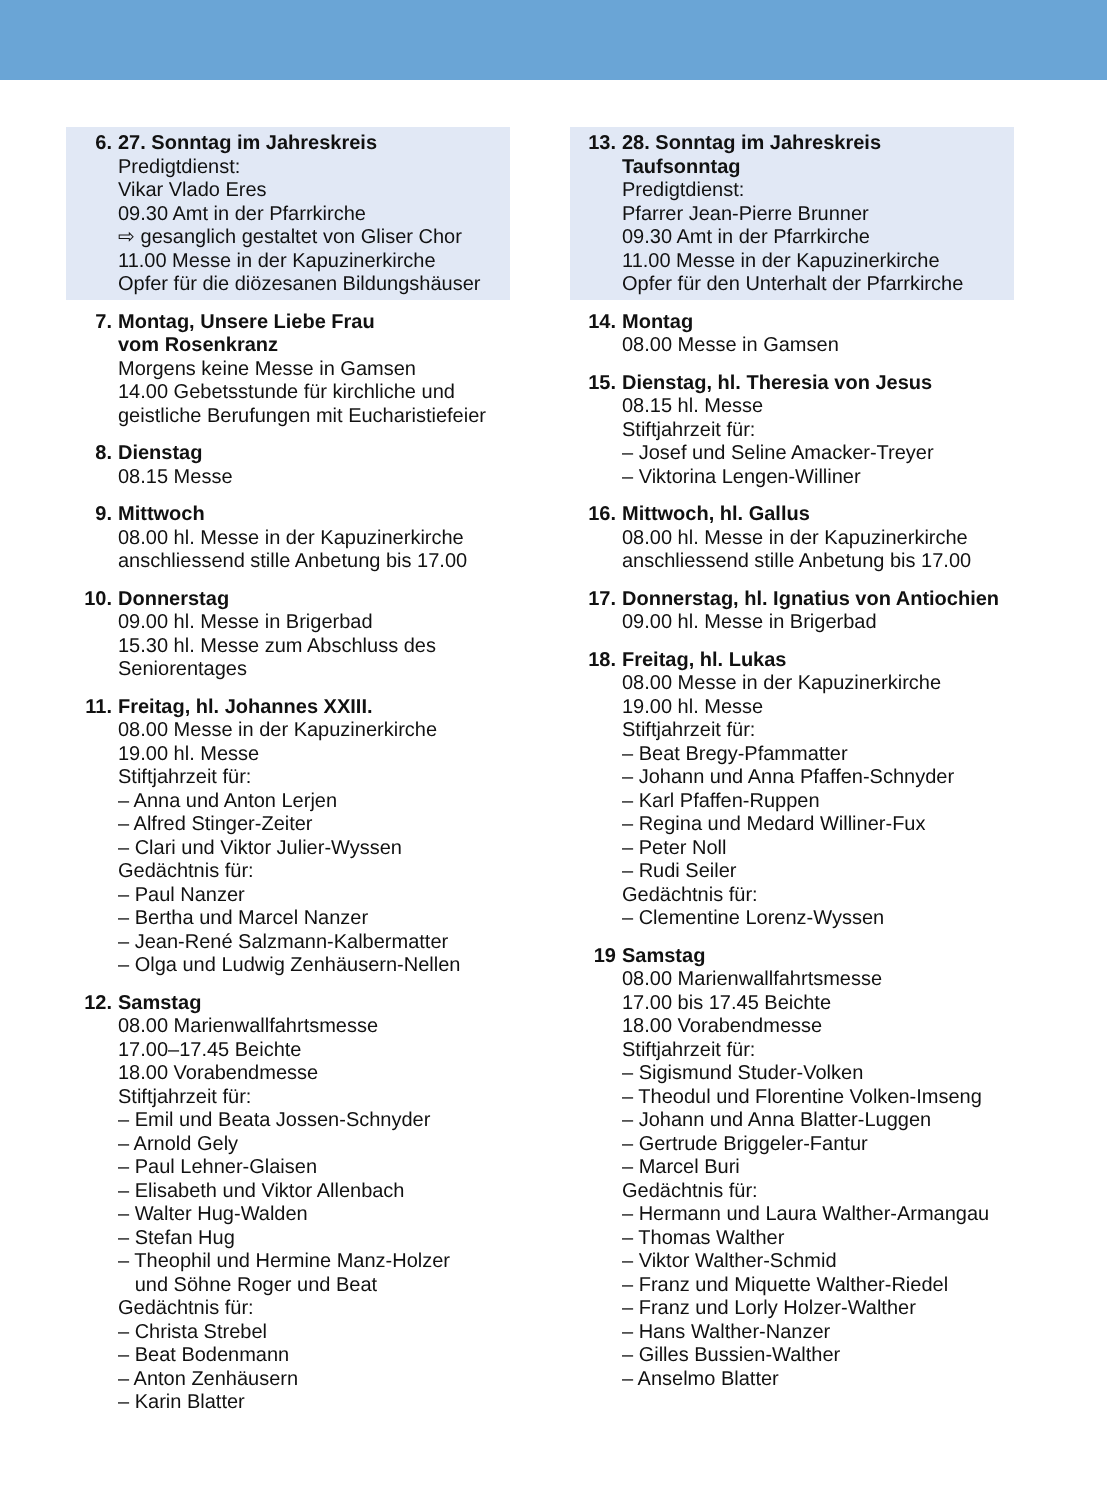6. 27. Sonntag im Jahreskreis
Predigtdienst:
Vikar Vlado Eres
09.30 Amt in der Pfarrkirche
⇨ gesanglich gestaltet von Gliser Chor
11.00 Messe in der Kapuzinerkirche
Opfer für die diözesanen Bildungshäuser
7. Montag, Unsere Liebe Frau
vom Rosenkranz
Morgens keine Messe in Gamsen
14.00 Gebetsstunde für kirchliche und geistliche Berufungen mit Eucharistiefeier
8. Dienstag
08.15 Messe
9. Mittwoch
08.00 hl. Messe in der Kapuzinerkirche
anschliessend stille Anbetung bis 17.00
10. Donnerstag
09.00 hl. Messe in Brigerbad
15.30 hl. Messe zum Abschluss des Seniorentages
11. Freitag, hl. Johannes XXIII.
08.00 Messe in der Kapuzinerkirche
19.00 hl. Messe
Stiftjahrzeit für:
– Anna und Anton Lerjen
– Alfred Stinger-Zeiter
– Clari und Viktor Julier-Wyssen
Gedächtnis für:
– Paul Nanzer
– Bertha und Marcel Nanzer
– Jean-René Salzmann-Kalbermatter
– Olga und Ludwig Zenhäusern-Nellen
12. Samstag
08.00 Marienwallfahrtsmesse
17.00–17.45 Beichte
18.00 Vorabendmesse
Stiftjahrzeit für:
– Emil und Beata Jossen-Schnyder
– Arnold Gely
– Paul Lehner-Glaisen
– Elisabeth und Viktor Allenbach
– Walter Hug-Walden
– Stefan Hug
– Theophil und Hermine Manz-Holzer
und Söhne Roger und Beat
Gedächtnis für:
– Christa Strebel
– Beat Bodenmann
– Anton Zenhäusern
– Karin Blatter
13. 28. Sonntag im Jahreskreis
Taufsonntag
Predigtdienst:
Pfarrer Jean-Pierre Brunner
09.30 Amt in der Pfarrkirche
11.00 Messe in der Kapuzinerkirche
Opfer für den Unterhalt der Pfarrkirche
14. Montag
08.00 Messe in Gamsen
15. Dienstag, hl. Theresia von Jesus
08.15 hl. Messe
Stiftjahrzeit für:
– Josef und Seline Amacker-Treyer
– Viktorina Lengen-Williner
16. Mittwoch, hl. Gallus
08.00 hl. Messe in der Kapuzinerkirche
anschliessend stille Anbetung bis 17.00
17. Donnerstag, hl. Ignatius von Antiochien
09.00 hl. Messe in Brigerbad
18. Freitag, hl. Lukas
08.00 Messe in der Kapuzinerkirche
19.00 hl. Messe
Stiftjahrzeit für:
– Beat Bregy-Pfammatter
– Johann und Anna Pfaffen-Schnyder
– Karl Pfaffen-Ruppen
– Regina und Medard Williner-Fux
– Peter Noll
– Rudi Seiler
Gedächtnis für:
– Clementine Lorenz-Wyssen
19 Samstag
08.00 Marienwallfahrtsmesse
17.00 bis 17.45 Beichte
18.00 Vorabendmesse
Stiftjahrzeit für:
– Sigismund Studer-Volken
– Theodul und Florentine Volken-Imseng
– Johann und Anna Blatter-Luggen
– Gertrude Briggeler-Fantur
– Marcel Buri
Gedächtnis für:
– Hermann und Laura Walther-Armangau
– Thomas Walther
– Viktor Walther-Schmid
– Franz und Miquette Walther-Riedel
– Franz und Lorly Holzer-Walther
– Hans Walther-Nanzer
– Gilles Bussien-Walther
– Anselmo Blatter